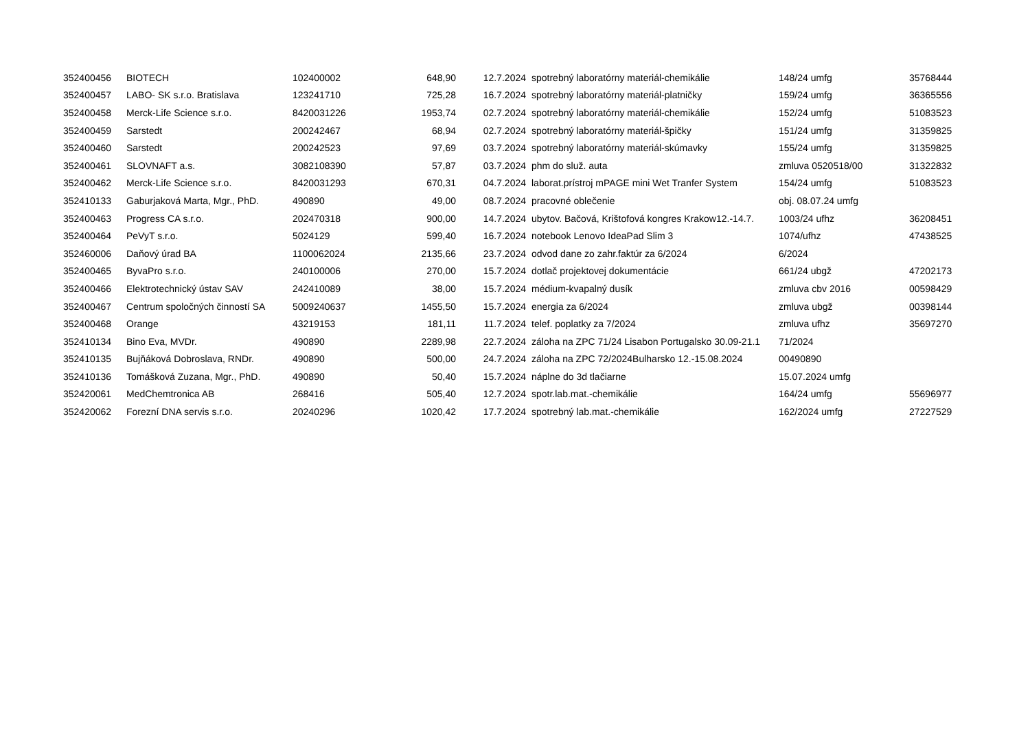| 352400456 | BIOTECH | 102400002 | 648,90 | 12.7.2024 | spotrebný laboratórny materiál-chemikálie | 148/24 umfg | 35768444 |
| 352400457 | LABO- SK s.r.o. Bratislava | 123241710 | 725,28 | 16.7.2024 | spotrebný laboratórny materiál-platničky | 159/24 umfg | 36365556 |
| 352400458 | Merck-Life Science s.r.o. | 8420031226 | 1953,74 | 02.7.2024 | spotrebný laboratórny materiál-chemikálie | 152/24 umfg | 51083523 |
| 352400459 | Sarstedt | 200242467 | 68,94 | 02.7.2024 | spotrebný laboratórny materiál-špičky | 151/24 umfg | 31359825 |
| 352400460 | Sarstedt | 200242523 | 97,69 | 03.7.2024 | spotrebný laboratórny materiál-skúmavky | 155/24 umfg | 31359825 |
| 352400461 | SLOVNAFT a.s. | 3082108390 | 57,87 | 03.7.2024 | phm do služ. auta | zmluva 0520518/00 | 31322832 |
| 352400462 | Merck-Life Science s.r.o. | 8420031293 | 670,31 | 04.7.2024 | laborat.prístroj mPAGE mini Wet Tranfer System | 154/24 umfg | 51083523 |
| 352410133 | Gaburjaková Marta, Mgr., PhD. | 490890 | 49,00 | 08.7.2024 | pracovné oblečenie | obj. 08.07.24 umfg | |
| 352400463 | Progress CA s.r.o. | 202470318 | 900,00 | 14.7.2024 | ubytov. Bačová, Krištofová kongres Krakow12.-14.7. | 1003/24 ufhz | 36208451 |
| 352400464 | PeVyT s.r.o. | 5024129 | 599,40 | 16.7.2024 | notebook Lenovo IdeaPad Slim 3 | 1074/ufhz | 47438525 |
| 352460006 | Daňový úrad BA | 1100062024 | 2135,66 | 23.7.2024 | odvod dane zo zahr.faktúr za 6/2024 | 6/2024 | |
| 352400465 | ByvaPro s.r.o. | 240100006 | 270,00 | 15.7.2024 | dotlač projektovej dokumentácie | 661/24 ubgž | 47202173 |
| 352400466 | Elektrotechnický ústav SAV | 242410089 | 38,00 | 15.7.2024 | médium-kvapalný dusík | zmluva cbv 2016 | 00598429 |
| 352400467 | Centrum spoločných činností SA | 5009240637 | 1455,50 | 15.7.2024 | energia za 6/2024 | zmluva ubgž | 00398144 |
| 352400468 | Orange | 43219153 | 181,11 | 11.7.2024 | telef. poplatky za 7/2024 | zmluva ufhz | 35697270 |
| 352410134 | Bino Eva, MVDr. | 490890 | 2289,98 | 22.7.2024 | záloha na ZPC 71/24 Lisabon Portugalsko 30.09-21.1 | 71/2024 | |
| 352410135 | Bujňáková Dobroslava, RNDr. | 490890 | 500,00 | 24.7.2024 | záloha na ZPC 72/2024Bulharsko 12.-15.08.2024 | 00490890 | |
| 352410136 | Tomášková Zuzana, Mgr., PhD. | 490890 | 50,40 | 15.7.2024 | náplne do 3d tlačiarne | 15.07.2024 umfg | |
| 352420061 | MedChemtronica AB | 268416 | 505,40 | 12.7.2024 | spotr.lab.mat.-chemikálie | 164/24 umfg | 55696977 |
| 352420062 | Forezní DNA servis s.r.o. | 20240296 | 1020,42 | 17.7.2024 | spotrebný lab.mat.-chemikálie | 162/2024 umfg | 27227529 |